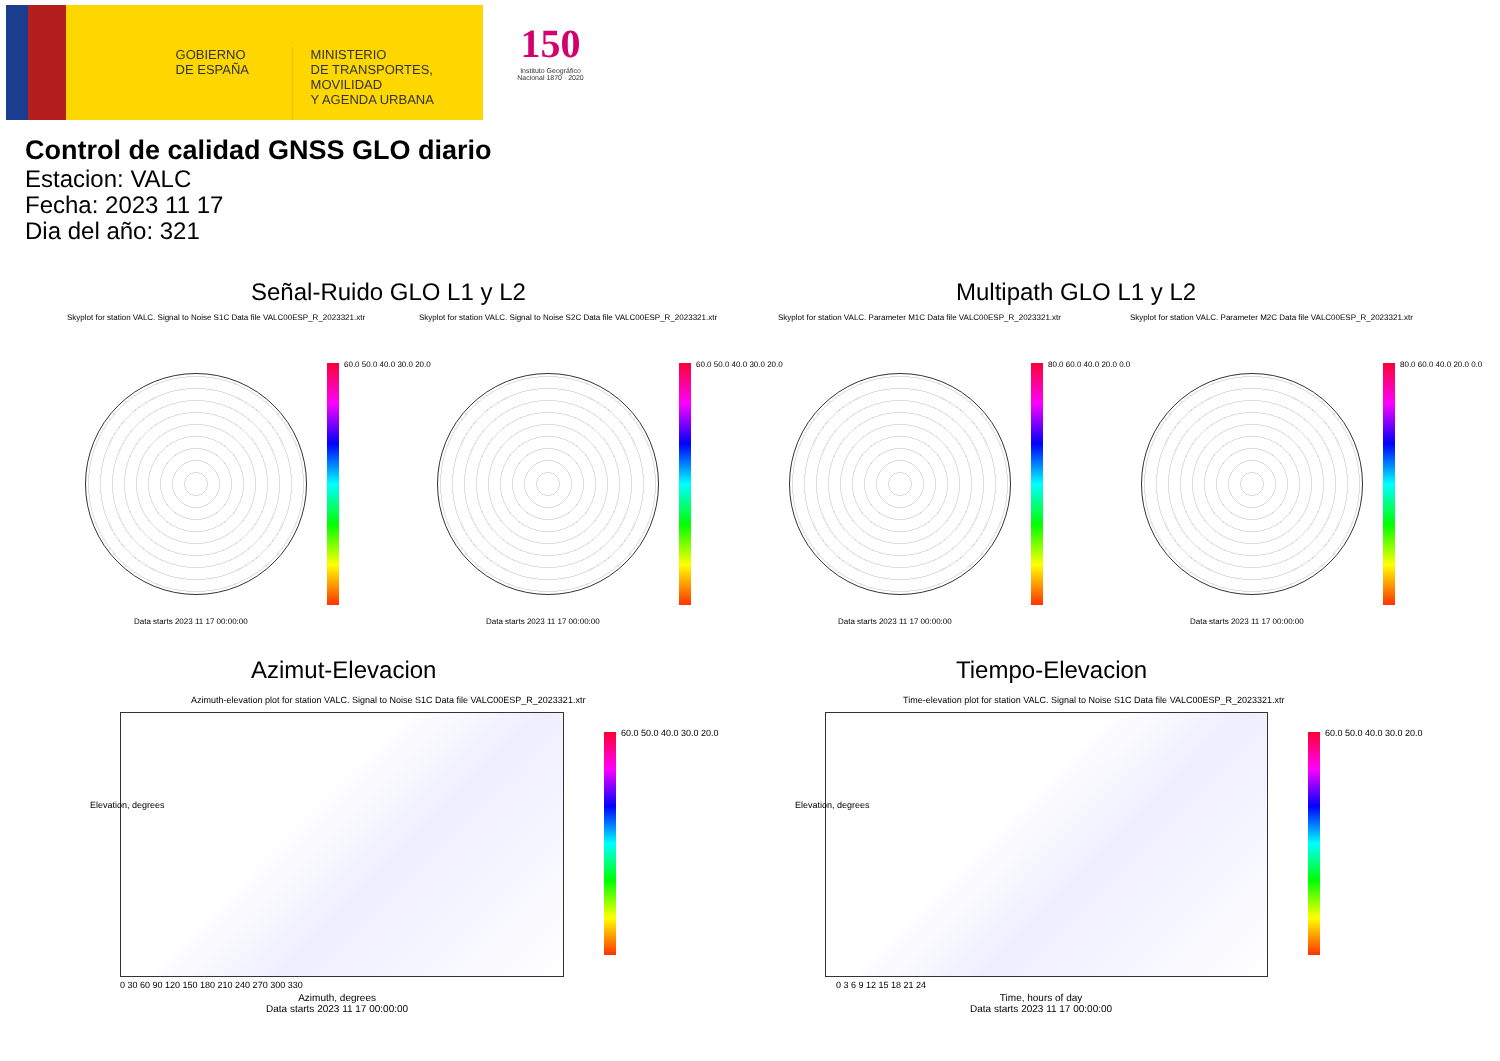GOBIERNO
DE ESPAÑA
MINISTERIO
DE TRANSPORTES, MOVILIDAD
Y AGENDA URBANA
150
Instituto Geográfico
Nacional 1870 · 2020
Control de calidad GNSS GLO diario
Estacion: VALC
Fecha: 2023 11 17
Dia del año: 321
Señal-Ruido GLO L1 y L2 Multipath GLO L1 y L2
Skyplot for station VALC. Signal to Noise S1C Data file VALC00ESP_R_2023321.xtr Skyplot for station VALC. Signal to Noise S2C Data file VALC00ESP_R_2023321.xtr Skyplot for station VALC. Parameter M1C Data file VALC00ESP_R_2023321.xtr Skyplot for station VALC. Parameter M2C Data file VALC00ESP_R_2023321.xtr
60.0 50.0 40.0 30.0 20.0 60.0 50.0 40.0 30.0 20.0 80.0 60.0 40.0 20.0 0.0 80.0 60.0 40.0 20.0 0.0
Data starts 2023 11 17 00:00:00 Data starts 2023 11 17 00:00:00 Data starts 2023 11 17 00:00:00 Data starts 2023 11 17 00:00:00
Azimut-Elevacion Tiempo-Elevacion
Azimuth-elevation plot for station VALC. Signal to Noise S1C Data file VALC00ESP_R_2023321.xtr Time-elevation plot for station VALC. Signal to Noise S1C Data file VALC00ESP_R_2023321.xtr
60.0 50.0 40.0 30.0 20.0 60.0 50.0 40.0 30.0 20.0
0 30 60 90 120 150 180 210 240 270 300 330 0 3 6 9 12 15 18 21 24
Azimuth, degrees
Data starts 2023 11 17 00:00:00
Time, hours of day
Data starts 2023 11 17 00:00:00
Elevation, degrees Elevation, degrees